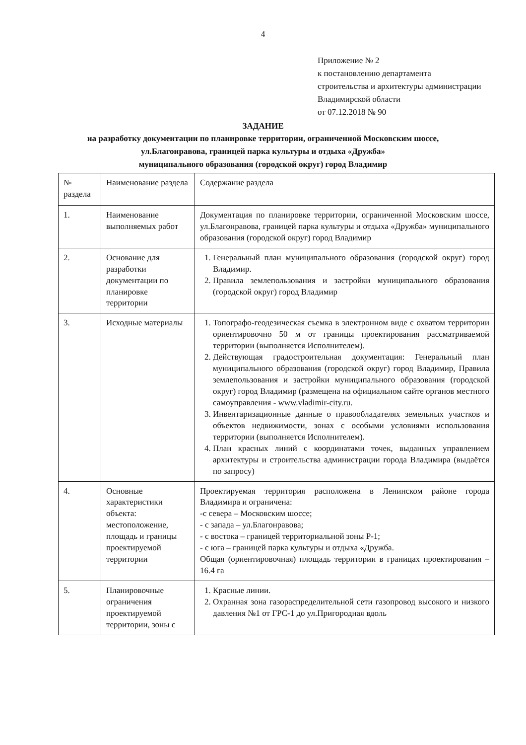4
Приложение № 2
к постановлению департамента
строительства и архитектуры администрации
Владимирской области
от 07.12.2018 № 90
ЗАДАНИЕ
на разработку документации по планировке территории, ограниченной Московским шоссе,
ул.Благонравова, границей парка культуры и отдыха «Дружба»
муниципального образования (городской округ) город Владимир
| № раздела | Наименование раздела | Содержание раздела |
| 1. | Наименование выполняемых работ | Документация по планировке территории, ограниченной Московским шоссе, ул.Благонравова, границей парка культуры и отдыха «Дружба» муниципального образования (городской округ) город Владимир |
| 2. | Основание для разработки документации по планировке территории | 1. Генеральный план муниципального образования (городской округ) город Владимир. 2. Правила землепользования и застройки муниципального образования (городской округ) город Владимир |
| 3. | Исходные материалы | 1. Топографо-геодезическая съемка в электронном виде с охватом территории ориентировочно 50 м от границы проектирования рассматриваемой территории (выполняется Исполнителем). 2. Действующая градостроительная документация: Генеральный план муниципального образования (городской округ) город Владимир, Правила землепользования и застройки муниципального образования (городской округ) город Владимир (размещена на официальном сайте органов местного самоуправления - www.vladimir-city.ru . 3. Инвентаризационные данные о правообладателях земельных участков и объектов недвижимости, зонах с особыми условиями использования территории (выполняется Исполнителем). 4. План красных линий с координатами точек, выданных управлением архитектуры и строительства администрации города Владимира (выдаётся по запросу) |
| 4. | Основные характеристики объекта: местоположение, площадь и границы проектируемой территории | Проектируемая территория расположена в Ленинском районе города Владимира и ограничена: -с севера – Московским шоссе; - с запада – ул.Благонравова; - с востока – границей территориальной зоны Р-1; - с юга – границей парка культуры и отдыха «Дружба. Общая (ориентировочная) площадь территории в границах проектирования – 16.4 га |
| 5. | Планировочные ограничения проектируемой территории, зоны с | 1. Красные линии. 2. Охранная зона газораспределительной сети газопровод высокого и низкого давления №1 от ГРС-1 до ул.Пригородная вдоль |